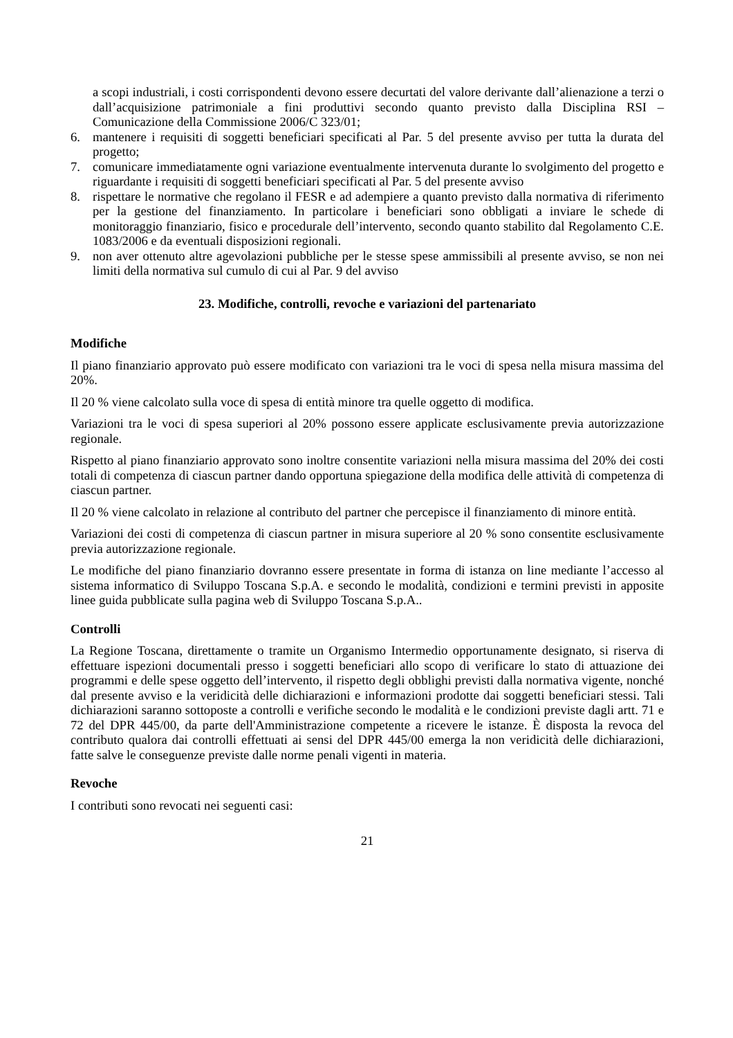a scopi industriali, i costi corrispondenti devono essere decurtati del valore derivante dall’alienazione a terzi o dall’acquisizione patrimoniale a fini produttivi secondo quanto previsto dalla Disciplina RSI – Comunicazione della Commissione 2006/C 323/01;
6. mantenere i requisiti di soggetti beneficiari specificati al Par. 5 del presente avviso per tutta la durata del progetto;
7. comunicare immediatamente ogni variazione eventualmente intervenuta durante lo svolgimento del progetto e riguardante i requisiti di soggetti beneficiari specificati al Par. 5 del presente avviso
8. rispettare le normative che regolano il FESR e ad adempiere a quanto previsto dalla normativa di riferimento per la gestione del finanziamento. In particolare i beneficiari sono obbligati a inviare le schede di monitoraggio finanziario, fisico e procedurale dell’intervento, secondo quanto stabilito dal Regolamento C.E. 1083/2006 e da eventuali disposizioni regionali.
9. non aver ottenuto altre agevolazioni pubbliche per le stesse spese ammissibili al presente avviso, se non nei limiti della normativa sul cumulo di cui al Par. 9 del avviso
23. Modifiche, controlli, revoche e variazioni del partenariato
Modifiche
Il piano finanziario approvato può essere modificato con variazioni tra le voci di spesa nella misura massima del 20%.
Il 20 % viene calcolato sulla voce di spesa di entità minore tra quelle oggetto di modifica.
Variazioni tra le voci di spesa superiori al 20% possono essere applicate esclusivamente previa autorizzazione regionale.
Rispetto al piano finanziario approvato sono inoltre consentite variazioni nella misura massima del 20% dei costi totali di competenza di ciascun partner dando opportuna spiegazione della modifica delle attività di competenza di ciascun partner.
Il 20 % viene calcolato in relazione al contributo del partner che percepisce il finanziamento di minore entità.
Variazioni dei costi di competenza di ciascun partner in misura superiore al 20 % sono consentite esclusivamente previa autorizzazione regionale.
Le modifiche del piano finanziario dovranno essere presentate in forma di istanza on line mediante l’accesso al sistema informatico di Sviluppo Toscana S.p.A. e secondo le modalità, condizioni e termini previsti in apposite linee guida pubblicate sulla pagina web di Sviluppo Toscana S.p.A..
Controlli
La Regione Toscana, direttamente o tramite un Organismo Intermedio opportunamente designato, si riserva di effettuare ispezioni documentali presso i soggetti beneficiari allo scopo di verificare lo stato di attuazione dei programmi e delle spese oggetto dell’intervento, il rispetto degli obblighi previsti dalla normativa vigente, nonché dal presente avviso e la veridicità delle dichiarazioni e informazioni prodotte dai soggetti beneficiari stessi. Tali dichiarazioni saranno sottoposte a controlli e verifiche secondo le modalità e le condizioni previste dagli artt. 71 e 72 del DPR 445/00, da parte dell'Amministrazione competente a ricevere le istanze. È disposta la revoca del contributo qualora dai controlli effettuati ai sensi del DPR 445/00 emerga la non veridicità delle dichiarazioni, fatte salve le conseguenze previste dalle norme penali vigenti in materia.
Revoche
I contributi sono revocati nei seguenti casi:
21